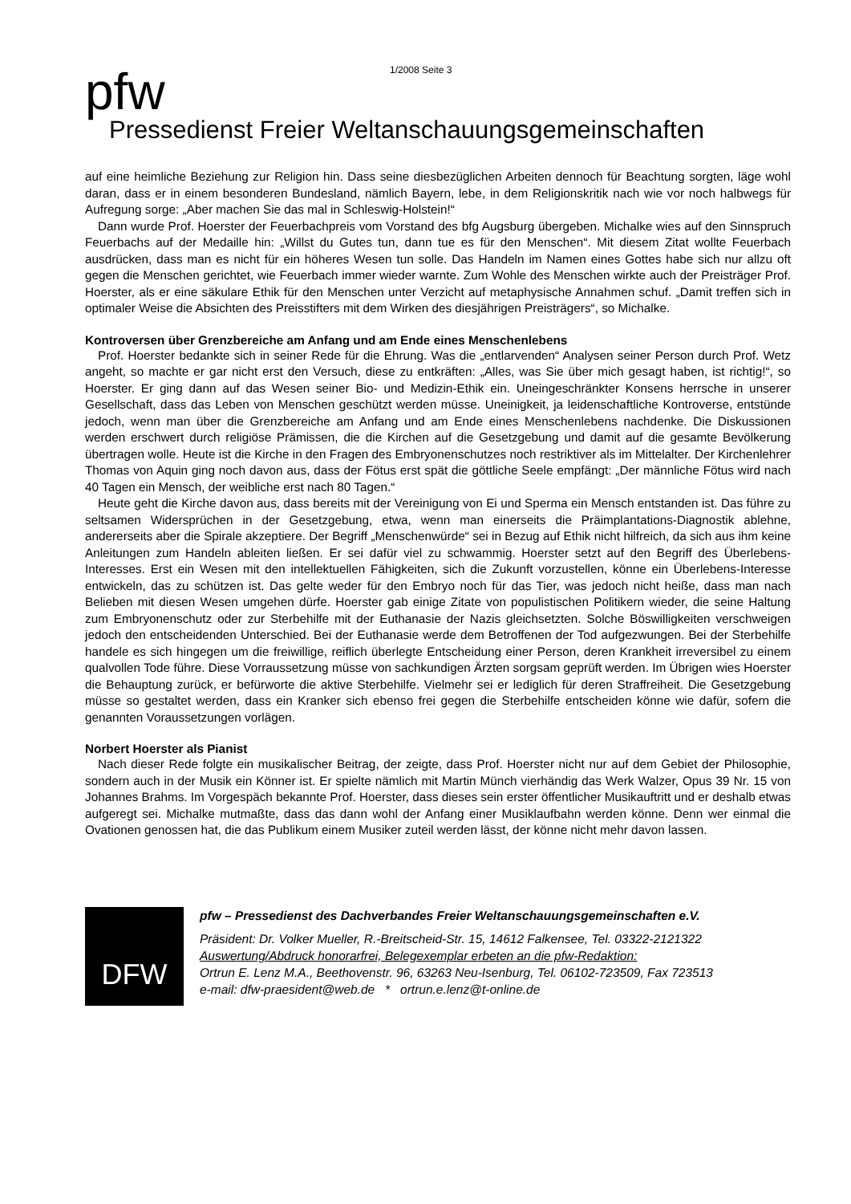1/2008 Seite 3
pfw
Pressedienst Freier Weltanschauungsgemeinschaften
auf eine heimliche Beziehung zur Religion hin. Dass seine diesbezüglichen Arbeiten dennoch für Beachtung sorgten, läge wohl daran, dass er in einem besonderen Bundesland, nämlich Bayern, lebe, in dem Religionskritik nach wie vor noch halbwegs für Aufregung sorge: „Aber machen Sie das mal in Schleswig-Holstein!“
Dann wurde Prof. Hoerster der Feuerbachpreis vom Vorstand des bfg Augsburg übergeben. Michalke wies auf den Sinnspruch Feuerbachs auf der Medaille hin: „Willst du Gutes tun, dann tue es für den Menschen“. Mit diesem Zitat wollte Feuerbach ausdrücken, dass man es nicht für ein höheres Wesen tun solle. Das Handeln im Namen eines Gottes habe sich nur allzu oft gegen die Menschen gerichtet, wie Feuerbach immer wieder warnte. Zum Wohle des Menschen wirkte auch der Preisträger Prof. Hoerster, als er eine säkulare Ethik für den Menschen unter Verzicht auf metaphysische Annahmen schuf. „Damit treffen sich in optimaler Weise die Absichten des Preisstifters mit dem Wirken des diesjährigen Preisträgers“, so Michalke.
Kontroversen über Grenzbereiche am Anfang und am Ende eines Menschenlebens
Prof. Hoerster bedankte sich in seiner Rede für die Ehrung. Was die „entlarvenden“ Analysen seiner Person durch Prof. Wetz angeht, so machte er gar nicht erst den Versuch, diese zu entkräften: „Alles, was Sie über mich gesagt haben, ist richtig!“, so Hoerster. Er ging dann auf das Wesen seiner Bio- und Medizin-Ethik ein. Uneingeschränkter Konsens herrsche in unserer Gesellschaft, dass das Leben von Menschen geschützt werden müsse. Uneinigkeit, ja leidenschaftliche Kontroverse, entstünde jedoch, wenn man über die Grenzbereiche am Anfang und am Ende eines Menschenlebens nachdenke. Die Diskussionen werden erschwert durch religiöse Prämissen, die die Kirchen auf die Gesetzgebung und damit auf die gesamte Bevölkerung übertragen wolle. Heute ist die Kirche in den Fragen des Embryonenschutzes noch restriktiver als im Mittelalter. Der Kirchenlehrer Thomas von Aquin ging noch davon aus, dass der Fötus erst spät die göttliche Seele empfängt: „Der männliche Fötus wird nach 40 Tagen ein Mensch, der weibliche erst nach 80 Tagen.“
Heute geht die Kirche davon aus, dass bereits mit der Vereinigung von Ei und Sperma ein Mensch entstanden ist. Das führe zu seltsamen Widersprüchen in der Gesetzgebung, etwa, wenn man einerseits die Präimplantations-Diagnostik ablehne, andererseits aber die Spirale akzeptiere. Der Begriff „Menschenwürde“ sei in Bezug auf Ethik nicht hilfreich, da sich aus ihm keine Anleitungen zum Handeln ableiten ließen. Er sei dafür viel zu schwammig. Hoerster setzt auf den Begriff des Überlebens-Interesses. Erst ein Wesen mit den intellektuellen Fähigkeiten, sich die Zukunft vorzustellen, könne ein Überlebens-Interesse entwickeln, das zu schützen ist. Das gelte weder für den Embryo noch für das Tier, was jedoch nicht heiße, dass man nach Belieben mit diesen Wesen umgehen dürfe. Hoerster gab einige Zitate von populistischen Politikern wieder, die seine Haltung zum Embryonenschutz oder zur Sterbehilfe mit der Euthanasie der Nazis gleichsetzten. Solche Böswilligkeiten verschweigen jedoch den entscheidenden Unterschied. Bei der Euthanasie werde dem Betroffenen der Tod aufgezwungen. Bei der Sterbehilfe handele es sich hingegen um die freiwillige, reiflich überlegte Entscheidung einer Person, deren Krankheit irreversibel zu einem qualvollen Tode führe. Diese Vorraussetzung müsse von sachkundigen Ärzten sorgsam geprüft werden. Im Übrigen wies Hoerster die Behauptung zurück, er befürworte die aktive Sterbehilfe. Vielmehr sei er lediglich für deren Straffreiheit. Die Gesetzgebung müsse so gestaltet werden, dass ein Kranker sich ebenso frei gegen die Sterbehilfe entscheiden könne wie dafür, sofern die genannten Voraussetzungen vorlägen.
Norbert Hoerster als Pianist
Nach dieser Rede folgte ein musikalischer Beitrag, der zeigte, dass Prof. Hoerster nicht nur auf dem Gebiet der Philosophie, sondern auch in der Musik ein Könner ist. Er spielte nämlich mit Martin Münch vierhändig das Werk Walzer, Opus 39 Nr. 15 von Johannes Brahms. Im Vorgespäch bekannte Prof. Hoerster, dass dieses sein erster öffentlicher Musikauftritt und er deshalb etwas aufgeregt sei. Michalke mutmaßte, dass das dann wohl der Anfang einer Musiklaufbahn werden könne. Denn wer einmal die Ovationen genossen hat, die das Publikum einem Musiker zuteil werden lässt, der könne nicht mehr davon lassen.
DFW
pfw – Pressedienst des Dachverbandes Freier Weltanschauungsgemeinschaften e.V.
Präsident: Dr. Volker Mueller, R.-Breitscheid-Str. 15, 14612 Falkensee, Tel. 03322-2121322
Auswertung/Abdruck honorarfrei, Belegexemplar erbeten an die pfw-Redaktion:
Ortrun E. Lenz M.A., Beethovenstr. 96, 63263 Neu-Isenburg, Tel. 06102-723509, Fax 723513
e-mail: dfw-praesident@web.de * ortrun.e.lenz@t-online.de